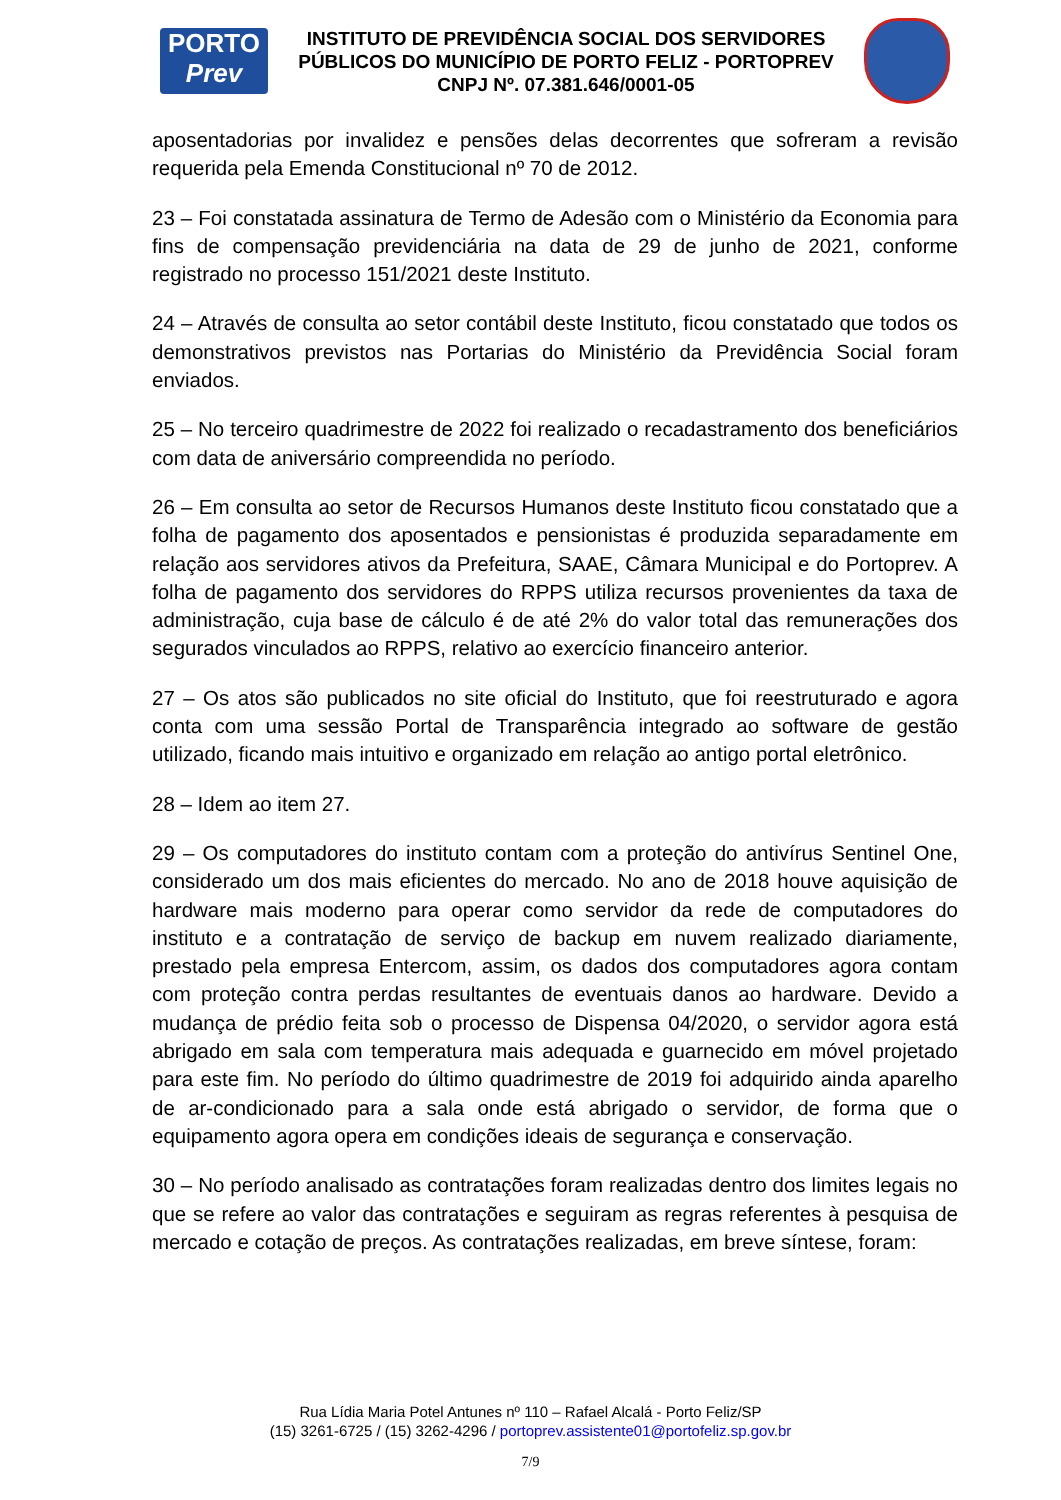PORTO
Prev
INSTITUTO DE PREVIDÊNCIA SOCIAL DOS SERVIDORES
PÚBLICOS DO MUNICÍPIO DE PORTO FELIZ - PORTOPREV
CNPJ Nº. 07.381.646/0001-05
aposentadorias por invalidez e pensões delas decorrentes que sofreram a revisão requerida pela Emenda Constitucional nº 70 de 2012.
23 – Foi constatada assinatura de Termo de Adesão com o Ministério da Economia para fins de compensação previdenciária na data de 29 de junho de 2021, conforme registrado no processo 151/2021 deste Instituto.
24 – Através de consulta ao setor contábil deste Instituto, ficou constatado que todos os demonstrativos previstos nas Portarias do Ministério da Previdência Social foram enviados.
25 – No terceiro quadrimestre de 2022 foi realizado o recadastramento dos beneficiários com data de aniversário compreendida no período.
26 – Em consulta ao setor de Recursos Humanos deste Instituto ficou constatado que a folha de pagamento dos aposentados e pensionistas é produzida separadamente em relação aos servidores ativos da Prefeitura, SAAE, Câmara Municipal e do Portoprev. A folha de pagamento dos servidores do RPPS utiliza recursos provenientes da taxa de administração, cuja base de cálculo é de até 2% do valor total das remunerações dos segurados vinculados ao RPPS, relativo ao exercício financeiro anterior.
27 – Os atos são publicados no site oficial do Instituto, que foi reestruturado e agora conta com uma sessão Portal de Transparência integrado ao software de gestão utilizado, ficando mais intuitivo e organizado em relação ao antigo portal eletrônico.
28 – Idem ao item 27.
29 – Os computadores do instituto contam com a proteção do antivírus Sentinel One, considerado um dos mais eficientes do mercado. No ano de 2018 houve aquisição de hardware mais moderno para operar como servidor da rede de computadores do instituto e a contratação de serviço de backup em nuvem realizado diariamente, prestado pela empresa Entercom, assim, os dados dos computadores agora contam com proteção contra perdas resultantes de eventuais danos ao hardware. Devido a mudança de prédio feita sob o processo de Dispensa 04/2020, o servidor agora está abrigado em sala com temperatura mais adequada e guarnecido em móvel projetado para este fim. No período do último quadrimestre de 2019 foi adquirido ainda aparelho de ar-condicionado para a sala onde está abrigado o servidor, de forma que o equipamento agora opera em condições ideais de segurança e conservação.
30 – No período analisado as contratações foram realizadas dentro dos limites legais no que se refere ao valor das contratações e seguiram as regras referentes à pesquisa de mercado e cotação de preços. As contratações realizadas, em breve síntese, foram:
Rua Lídia Maria Potel Antunes nº 110 – Rafael Alcalá - Porto Feliz/SP
(15) 3261-6725 / (15) 3262-4296 / portoprev.assistente01@portofeliz.sp.gov.br
7/9